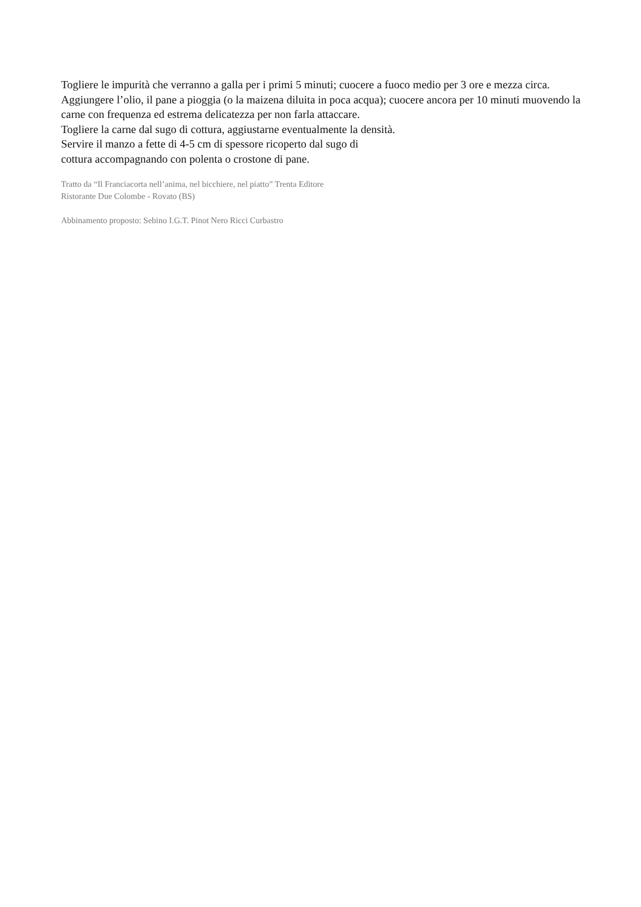Togliere le impurità che verranno a galla per i primi 5 minuti; cuocere a fuoco medio per 3 ore e mezza circa.
Aggiungere l’olio, il pane a pioggia (o la maizena diluita in poca acqua); cuocere ancora per 10 minuti muovendo la carne con frequenza ed estrema delicatezza per non farla attaccare.
Togliere la carne dal sugo di cottura, aggiustarne eventualmente la densità.
Servire il manzo a fette di 4-5 cm di spessore ricoperto dal sugo di
cottura accompagnando con polenta o crostone di pane.
Tratto da “Il Franciacorta nell’anima, nel bicchiere, nel piatto” Trenta Editore
Ristorante Due Colombe - Rovato (BS)
Abbinamento proposto: Sebino I.G.T. Pinot Nero Ricci Curbastro